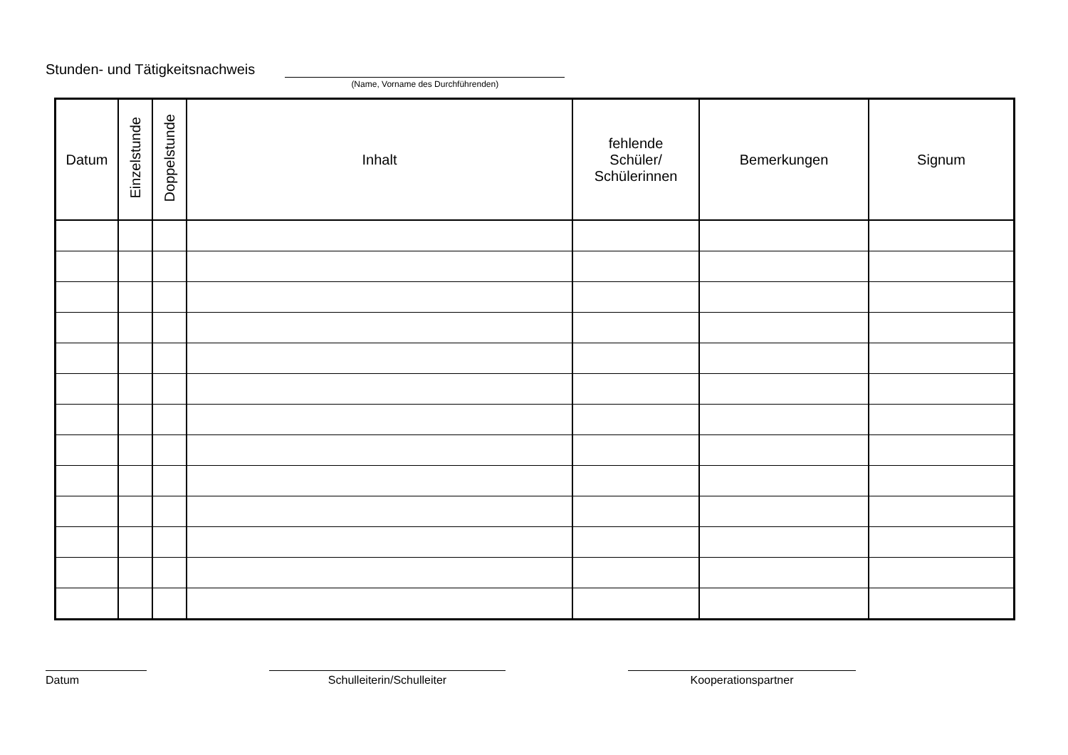Stunden- und Tätigkeitsnachweis
(Name, Vorname des Durchführenden)
| Datum | Einzelstunde | Doppelstunde | Inhalt | fehlende Schüler/ Schülerinnen | Bemerkungen | Signum |
| --- | --- | --- | --- | --- | --- | --- |
Datum Schulleiterin/Schulleiter Kooperationspartner